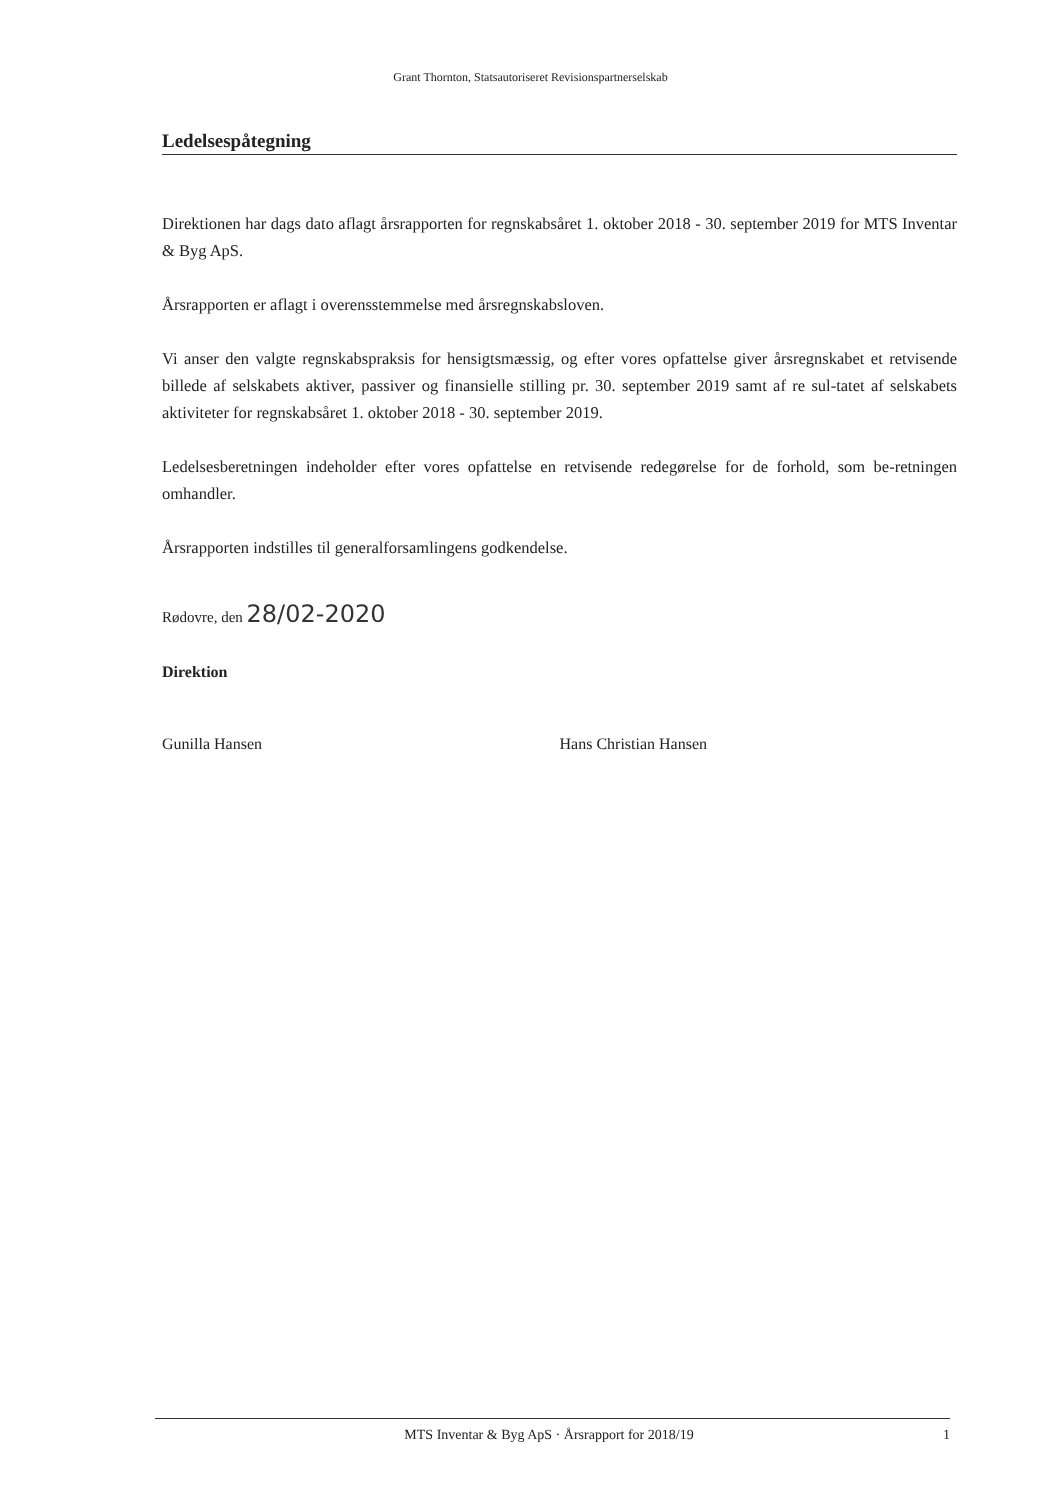Grant Thornton, Statsautoriseret Revisionspartnerselskab
Ledelsespåtegning
Direktionen har dags dato aflagt årsrapporten for regnskabsåret 1. oktober 2018 - 30. september 2019 for MTS Inventar & Byg ApS.
Årsrapporten er aflagt i overensstemmelse med årsregnskabsloven.
Vi anser den valgte regnskabspraksis for hensigtsmæssig, og efter vores opfattelse giver årsregnskabet et retvisende billede af selskabets aktiver, passiver og finansielle stilling pr. 30. september 2019 samt af re sul-tatet af selskabets aktiviteter for regnskabsåret 1. oktober 2018 - 30. september 2019.
Ledelsesberetningen indeholder efter vores opfattelse en retvisende redegørelse for de forhold, som be-retningen omhandler.
Årsrapporten indstilles til generalforsamlingens godkendelse.
Rødovre, den 28/02-2020
Direktion
Gunilla Hansen Hans Christian Hansen
MTS Inventar & Byg ApS · Årsrapport for 2018/19 1